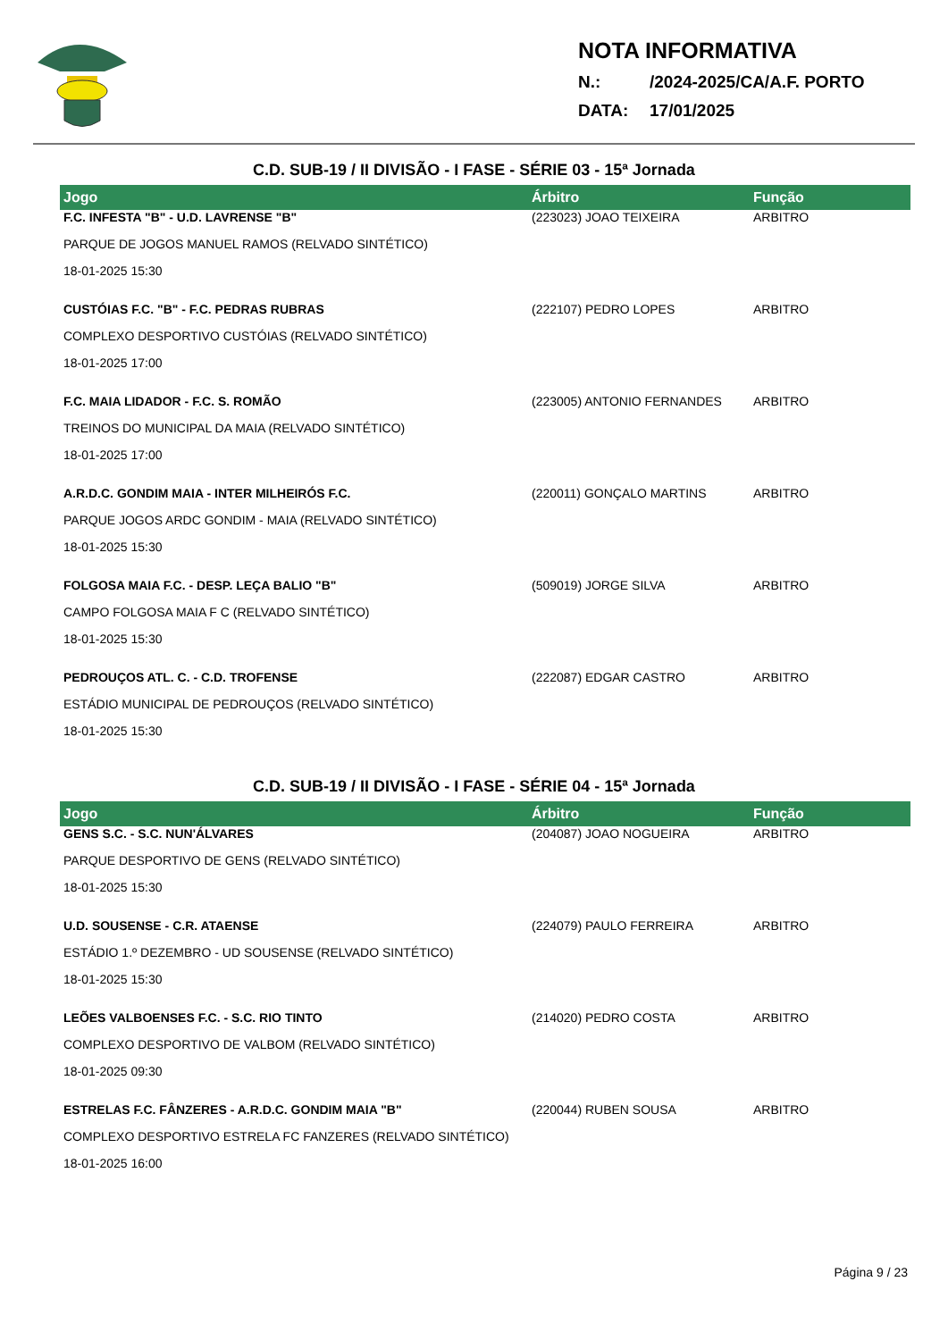NOTA INFORMATIVA
N.: /2024-2025/CA/A.F. PORTO
DATA: 17/01/2025
C.D. SUB-19 / II DIVISÃO - I FASE - SÉRIE 03 - 15ª Jornada
| Jogo | Árbitro | Função |
| --- | --- | --- |
| F.C. INFESTA "B" - U.D. LAVRENSE "B" | (223023) JOAO TEIXEIRA | ARBITRO |
| PARQUE DE JOGOS MANUEL RAMOS (RELVADO SINTÉTICO) | | |
| 18-01-2025 15:30 | | |
| CUSTÓIAS F.C. "B" - F.C. PEDRAS RUBRAS | (222107) PEDRO LOPES | ARBITRO |
| COMPLEXO DESPORTIVO CUSTÓIAS (RELVADO SINTÉTICO) | | |
| 18-01-2025 17:00 | | |
| F.C. MAIA LIDADOR - F.C. S. ROMÃO | (223005) ANTONIO FERNANDES | ARBITRO |
| TREINOS DO MUNICIPAL DA MAIA (RELVADO SINTÉTICO) | | |
| 18-01-2025 17:00 | | |
| A.R.D.C. GONDIM MAIA - INTER MILHEIRÓS F.C. | (220011) GONÇALO MARTINS | ARBITRO |
| PARQUE JOGOS ARDC GONDIM - MAIA (RELVADO SINTÉTICO) | | |
| 18-01-2025 15:30 | | |
| FOLGOSA MAIA F.C. - DESP. LEÇA BALIO "B" | (509019) JORGE SILVA | ARBITRO |
| CAMPO FOLGOSA MAIA F C (RELVADO SINTÉTICO) | | |
| 18-01-2025 15:30 | | |
| PEDROUÇOS ATL. C. - C.D. TROFENSE | (222087) EDGAR CASTRO | ARBITRO |
| ESTÁDIO MUNICIPAL DE PEDROUÇOS (RELVADO SINTÉTICO) | | |
| 18-01-2025 15:30 | | |
C.D. SUB-19 / II DIVISÃO - I FASE - SÉRIE 04 - 15ª Jornada
| Jogo | Árbitro | Função |
| --- | --- | --- |
| GENS S.C. - S.C. NUN'ÁLVARES | (204087) JOAO NOGUEIRA | ARBITRO |
| PARQUE DESPORTIVO DE GENS (RELVADO SINTÉTICO) | | |
| 18-01-2025 15:30 | | |
| U.D. SOUSENSE - C.R. ATAENSE | (224079) PAULO FERREIRA | ARBITRO |
| ESTÁDIO 1.º DEZEMBRO - UD SOUSENSE (RELVADO SINTÉTICO) | | |
| 18-01-2025 15:30 | | |
| LEÕES VALBOENSES F.C. - S.C. RIO TINTO | (214020) PEDRO COSTA | ARBITRO |
| COMPLEXO DESPORTIVO DE VALBOM (RELVADO SINTÉTICO) | | |
| 18-01-2025 09:30 | | |
| ESTRELAS F.C. FÂNZERES - A.R.D.C. GONDIM MAIA "B" | (220044) RUBEN SOUSA | ARBITRO |
| COMPLEXO DESPORTIVO ESTRELA FC FANZERES (RELVADO SINTÉTICO) | | |
| 18-01-2025 16:00 | | |
Página 9 / 23